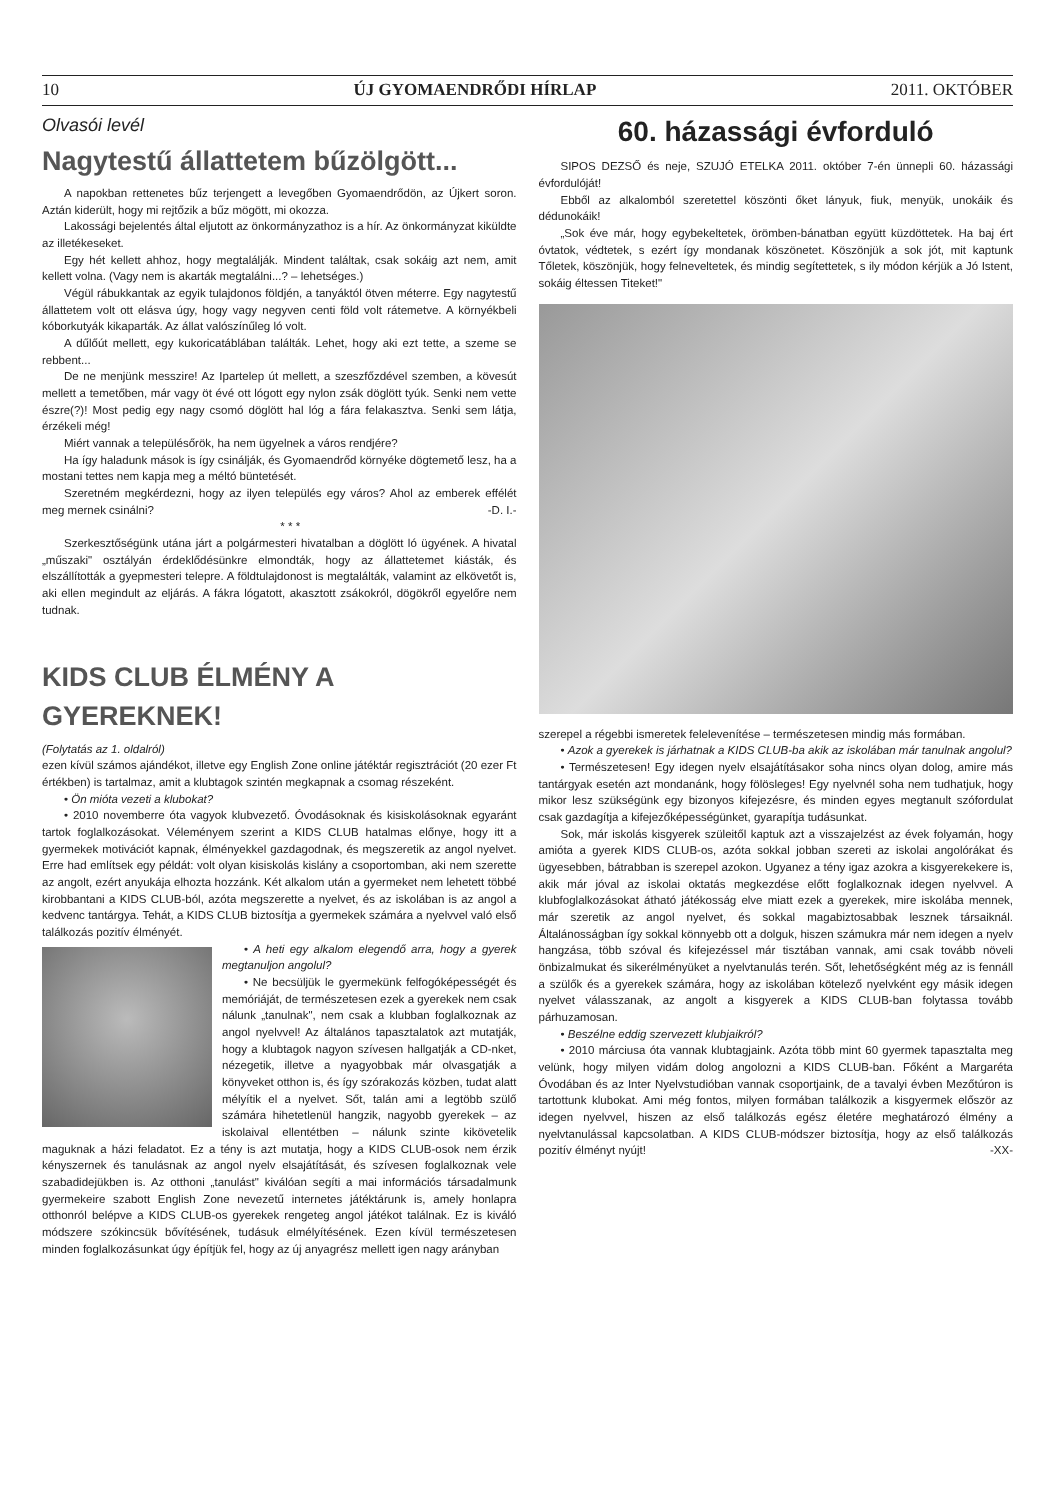10 ÚJ GYOMAENDRŐDI HÍRLAP 2011. OKTÓBER
Olvasói levél
Nagytestű állattetem bűzölgött...
A napokban rettenetes bűz terjengett a levegőben Gyomaendrődön, az Újkert soron. Aztán kiderült, hogy mi rejtőzik a bűz mögött, mi okozza.
Lakossági bejelentés által eljutott az önkormányzathoz is a hír. Az önkormányzat kiküldte az illetékeseket.
Egy hét kellett ahhoz, hogy megtalálják. Mindent találtak, csak sokáig azt nem, amit kellett volna. (Vagy nem is akarták megtalálni...? – lehetséges.)
Végül rábukkantak az egyik tulajdonos földjén, a tanyáktól ötven méterre. Egy nagytestű állattetem volt ott elásva úgy, hogy vagy negyven centi föld volt rátemetve. A környékbeli kóborkutyák kikaparták. Az állat valószínűleg ló volt.
A dűlőút mellett, egy kukoricatáblában találták. Lehet, hogy aki ezt tette, a szeme se rebbent...
De ne menjünk messzire! Az Ipartelep út mellett, a szeszfőzdével szemben, a kövesút mellett a temetőben, már vagy öt évé ott lógott egy nylon zsák döglött tyúk. Senki nem vette észre(?)! Most pedig egy nagy csomó döglött hal lóg a fára felakasztva. Senki sem látja, érzékeli még!
Miért vannak a településőrök, ha nem ügyelnek a város rendjére?
Ha így haladunk mások is így csinálják, és Gyomaendrőd környéke dögtemető lesz, ha a mostani tettes nem kapja meg a méltó büntetését.
Szeretném megkérdezni, hogy az ilyen település egy város? Ahol az emberek effélét meg mernek csinálni? -D. I.-
* * *
Szerkesztőségünk utána járt a polgármesteri hivatalban a döglött ló ügyének. A hivatal „műszaki" osztályán érdeklődésünkre elmondták, hogy az állattetemet kiásták, és elszállították a gyepmesteri telepre. A földtulajdonost is megtalálták, valamint az elkövetőt is, aki ellen megindult az eljárás. A fákra lógatott, akasztott zsákokról, dögökről egyelőre nem tudnak.
KIDS CLUB ÉLMÉNY A GYEREKNEK!
(Folytatás az 1. oldalról)
ezen kívül számos ajándékot, illetve egy English Zone online játéktár regisztrációt (20 ezer Ft értékben) is tartalmaz, amit a klubtagok szintén megkapnak a csomag részeként.
• Ön mióta vezeti a klubokat?
• 2010 novemberre óta vagyok klubvezető. Óvodásoknak és kisiskolásoknak egyaránt tartok foglalkozásokat. Véleményem szerint a KIDS CLUB hatalmas előnye, hogy itt a gyermekek motivációt kapnak, élményekkel gazdagodnak, és megszeretik az angol nyelvet. Erre had említsek egy példát: volt olyan kisiskolás kislány a csoportomban, aki nem szerette az angolt, ezért anyukája elhozta hozzánk. Két alkalom után a gyermeket nem lehetett többé kirobbantani a KIDS CLUB-ból, azóta megszerette a nyelvet, és az iskolában is az angol a kedvenc tantárgya. Tehát, a KIDS CLUB biztosítja a gyermekek számára a nyelvvel való első találkozás pozitív élményét.
• A heti egy alkalom elegendő arra, hogy a gyerek megtanuljon angolul?
• Ne becsüljük le gyermekünk felfogóképességét és memóriáját, de természetesen ezek a gyerekek nem csak nálunk „tanulnak", nem csak a klubban foglalkoznak az angol nyelvvel! Az általános tapasztalatok azt mutatják, hogy a klubtagok nagyon szívesen hallgatják a CD-nket, nézegetik, illetve a nyagyobbak már olvasgatják a könyveket otthon is, és így szórakozás közben, tudat alatt mélyítik el a nyelvet. Sőt, talán ami a legtöbb szülő számára hihetetlenül hangzik, nagyobb gyerekek – az iskolaival ellentétben – nálunk szinte kikövetelik maguknak a házi feladatot. Ez a tény is azt mutatja, hogy a KIDS CLUB-osok nem érzik kényszernek és tanulásnak az angol nyelv elsajátítását, és szívesen foglalkoznak vele szabadidejükben is. Az otthoni „tanulást" kiválóan segíti a mai információs társadalmunk gyermekeire szabott English Zone nevezetű internetes játéktárunk is, amely honlapra otthonról belépve a KIDS CLUB-os gyerekek rengeteg angol játékot találnak. Ez is kiváló módszere szókincsük bővítésének, tudásuk elmélyítésének. Ezen kívül természetesen minden foglalkozásunkat úgy építjük fel, hogy az új anyagrész mellett igen nagy arányban
60. házassági évforduló
SIPOS DEZSŐ és neje, SZUJÓ ETELKA 2011. október 7-én ünnepli 60. házassági évfordulóját!
Ebből az alkalomból szeretettel köszönti őket lányuk, fiuk, menyük, unokáik és dédunokáik!
„Sok éve már, hogy egybekeltetek, örömben-bánatban együtt küzdöttetek. Ha baj ért óvtatok, védtetek, s ezért így mondanak köszönetet. Köszönjük a sok jót, mit kaptunk Tőletek, köszönjük, hogy felneveltetek, és mindig segítettetek, s ily módon kérjük a Jó Istent, sokáig éltessen Titeket!"
szerepel a régebbi ismeretek felelevenítése – természetesen mindig más formában.
• Azok a gyerekek is járhatnak a KIDS CLUB-ba akik az iskolában már tanulnak angolul?
• Természetesen! Egy idegen nyelv elsajátításakor soha nincs olyan dolog, amire más tantárgyak esetén azt mondanánk, hogy fölösleges! Egy nyelvnél soha nem tudhatjuk, hogy mikor lesz szükségünk egy bizonyos kifejezésre, és minden egyes megtanult szófordulat csak gazdagítja a kifejezőképességünket, gyarapítja tudásunkat.
Sok, már iskolás kisgyerek szüleitől kaptuk azt a visszajelzést az évek folyamán, hogy amióta a gyerek KIDS CLUB-os, azóta sokkal jobban szereti az iskolai angolórákat és ügyesebben, bátrabban is szerepel azokon. Ugyanez a tény igaz azokra a kisgyerekekere is, akik már jóval az iskolai oktatás megkezdése előtt foglalkoznak idegen nyelvvel. A klubfoglalkozásokat átható játékosság elve miatt ezek a gyerekek, mire iskolába mennek, már szeretik az angol nyelvet, és sokkal magabiztosabbak lesznek társaiknál. Általánosságban így sokkal könnyebb ott a dolguk, hiszen számukra már nem idegen a nyelv hangzása, több szóval és kifejezéssel már tisztában vannak, ami csak tovább növeli önbizalmukat és sikerélményüket a nyelvtanulás terén. Sőt, lehetőségként még az is fennáll a szülők és a gyerekek számára, hogy az iskolában kötelező nyelvként egy másik idegen nyelvet válasszanak, az angolt a kisgyerek a KIDS CLUB-ban folytassa tovább párhuzamosan.
• Beszélne eddig szervezett klubjaikról?
• 2010 márciusa óta vannak klubtagjaink. Azóta több mint 60 gyermek tapasztalta meg velünk, hogy milyen vidám dolog angolozni a KIDS CLUB-ban. Főként a Margaréta Óvodában és az Inter Nyelvstudióban vannak csoportjaink, de a tavalyi évben Mezőtúron is tartottunk klubokat. Ami még fontos, milyen formában találkozik a kisgyermek először az idegen nyelvvel, hiszen az első találkozás egész életére meghatározó élmény a nyelvtanulással kapcsolatban. A KIDS CLUB-módszer biztosítja, hogy az első találkozás pozitív élményt nyújt! -XX-